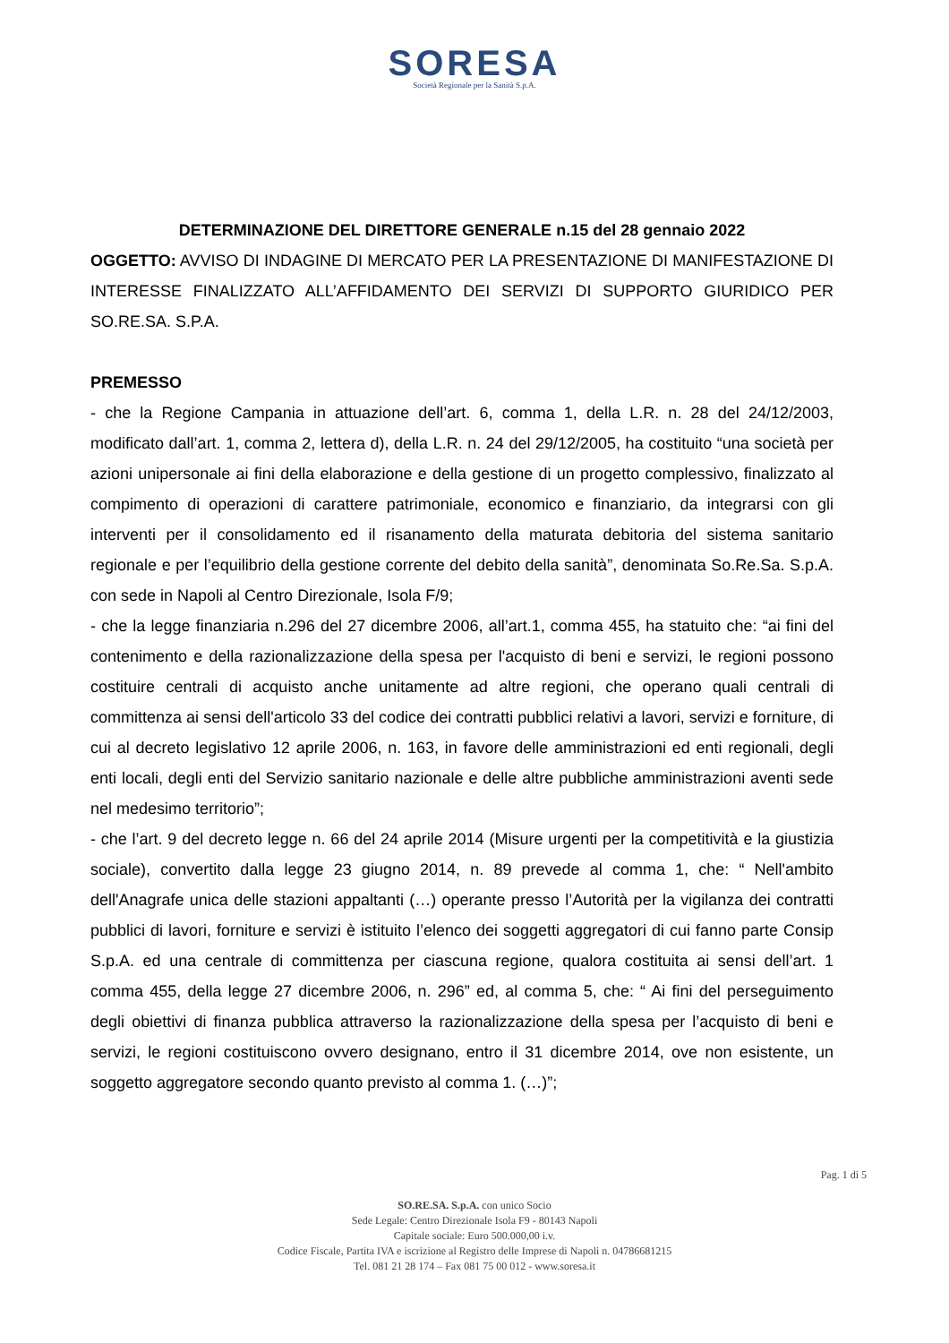SORESA
Società Regionale per la Sanità S.p.A.
DETERMINAZIONE DEL DIRETTORE GENERALE n.15 del 28 gennaio 2022
OGGETTO: AVVISO DI INDAGINE DI MERCATO PER LA PRESENTAZIONE DI MANIFESTAZIONE DI INTERESSE FINALIZZATO ALL’AFFIDAMENTO DEI SERVIZI DI SUPPORTO GIURIDICO PER SO.RE.SA. S.P.A.
PREMESSO
- che la Regione Campania in attuazione dell’art. 6, comma 1, della L.R. n. 28 del 24/12/2003, modificato dall’art. 1, comma 2, lettera d), della L.R. n. 24 del 29/12/2005, ha costituito “una società per azioni unipersonale ai fini della elaborazione e della gestione di un progetto complessivo, finalizzato al compimento di operazioni di carattere patrimoniale, economico e finanziario, da integrarsi con gli interventi per il consolidamento ed il risanamento della maturata debitoria del sistema sanitario regionale e per l’equilibrio della gestione corrente del debito della sanità”, denominata So.Re.Sa. S.p.A. con sede in Napoli al Centro Direzionale, Isola F/9;
- che la legge finanziaria n.296 del 27 dicembre 2006, all’art.1, comma 455, ha statuito che: “ai fini del contenimento e della razionalizzazione della spesa per l'acquisto di beni e servizi, le regioni possono costituire centrali di acquisto anche unitamente ad altre regioni, che operano quali centrali di committenza ai sensi dell'articolo 33 del codice dei contratti pubblici relativi a lavori, servizi e forniture, di cui al decreto legislativo 12 aprile 2006, n. 163, in favore delle amministrazioni ed enti regionali, degli enti locali, degli enti del Servizio sanitario nazionale e delle altre pubbliche amministrazioni aventi sede nel medesimo territorio”;
- che l’art. 9 del decreto legge n. 66 del 24 aprile 2014 (Misure urgenti per la competitività e la giustizia sociale), convertito dalla legge 23 giugno 2014, n. 89 prevede al comma 1, che: “ Nell'ambito dell'Anagrafe unica delle stazioni appaltanti (…) operante presso l’Autorità per la vigilanza dei contratti pubblici di lavori, forniture e servizi è istituito l’elenco dei soggetti aggregatori di cui fanno parte Consip S.p.A. ed una centrale di committenza per ciascuna regione, qualora costituita ai sensi dell’art. 1 comma 455, della legge 27 dicembre 2006, n. 296” ed, al comma 5, che: “ Ai fini del perseguimento degli obiettivi di finanza pubblica attraverso la razionalizzazione della spesa per l’acquisto di beni e servizi, le regioni costituiscono ovvero designano, entro il 31 dicembre 2014, ove non esistente, un soggetto aggregatore secondo quanto previsto al comma 1. (…)”;
Pag. 1 di 5
SO.RE.SA. S.p.A. con unico Socio
Sede Legale: Centro Direzionale Isola F9 - 80143 Napoli
Capitale sociale: Euro 500.000,00 i.v.
Codice Fiscale, Partita IVA e iscrizione al Registro delle Imprese di Napoli n. 04786681215
Tel. 081 21 28 174 – Fax 081 75 00 012 - www.soresa.it